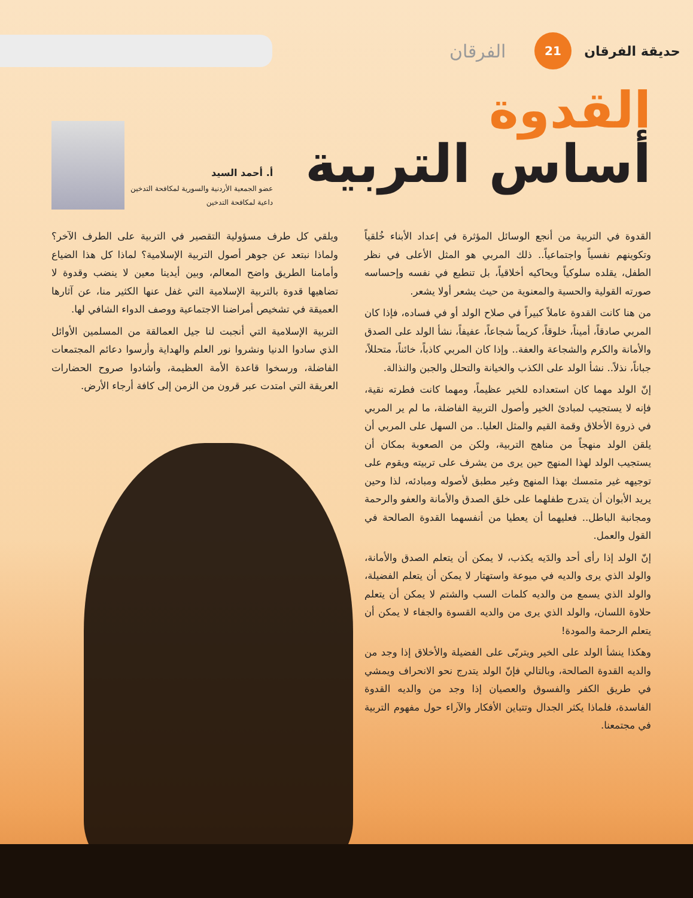الفرقان
21
حديقة الفرقان
القدوة
أساس التربية
أ. أحمد السيد
عضو الجمعية الأردنية والسورية لمكافحة التدخين
داعية لمكافحة التدخين
القدوة في التربية من أنجع الوسائل المؤثرة في إعداد الأبناء خُلقياً وتكوينهم نفسياً واجتماعياً.. ذلك المربي هو المثل الأعلى في نظر الطفل، يقلده سلوكياً ويحاكيه أخلاقياً، بل تنطبع في نفسه وإحساسه صورته القولية والحسية والمعنوية من حيث يشعر أولا يشعر.
من هنا كانت القدوة عاملاً كبيراً في صلاح الولد أو في فساده، فإذا كان المربي صادقاً، أميناً، خلوقاً، كريماً شجاعاً، عفيفاً، نشأ الولد على الصدق والأمانة والكرم والشجاعة والعفة.. وإذا كان المربي كاذباً، خائناً، متحللاً، جباناً، نذلاً.. نشأ الولد على الكذب والخيانة والتحلل والجبن والنذالة.
إنّ الولد مهما كان استعداده للخير عظيماً، ومهما كانت فطرته نقية، فإنه لا يستجيب لمبادئ الخير وأصول التربية الفاضلة، ما لم ير المربي في ذروة الأخلاق وقمة القيم والمثل العليا.. من السهل على المربي أن يلقن الولد منهجاً من مناهج التربية، ولكن من الصعوبة بمكان أن يستجيب الولد لهذا المنهج حين يرى من يشرف على تربيته ويقوم على توجيهه غير متمسك بهذا المنهج وغير مطبق لأصوله ومبادئه، لذا وحين يريد الأبوان أن يتدرج طفلهما على خلق الصدق والأمانة والعفو والرحمة ومجانبة الباطل.. فعليهما أن يعطيا من أنفسهما القدوة الصالحة في القول والعمل.
إنّ الولد إذا رأى أحد والدَيه يكذب، لا يمكن أن يتعلم الصدق والأمانة، والولد الذي يرى والديه في ميوعة واستهتار لا يمكن أن يتعلم الفضيلة، والولد الذي يسمع من والديه كلمات السب والشتم لا يمكن أن يتعلم حلاوة اللسان، والولد الذي يرى من والديه القسوة والجفاء لا يمكن أن يتعلم الرحمة والمودة!
وهكذا ينشأ الولد على الخير ويتربّى على الفضيلة والأخلاق إذا وجد من والديه القدوة الصالحة، وبالتالي فإنّ الولد يتدرج نحو الانحراف ويمشي في طريق الكفر والفسوق والعصيان إذا وجد من والديه القدوة الفاسدة، فلماذا يكثر الجدال وتتباين الأفكار والآراء حول مفهوم التربية في مجتمعنا.
ويلقي كل طرف مسؤولية التقصير في التربية على الطرف الآخر؟ ولماذا نبتعد عن جوهر أصول التربية الإسلامية؟ لماذا كل هذا الضياع وأمامنا الطريق واضح المعالم، وبين أيدينا معين لا ينضب وقدوة لا تضاهيها قدوة بالتربية الإسلامية التي غفل عنها الكثير منا، عن آثارها العميقة في تشخيص أمراضنا الاجتماعية ووصف الدواء الشافي لها.
التربية الإسلامية التي أنجبت لنا جيل العمالقة من المسلمين الأوائل الذي سادوا الدنيا ونشروا نور العلم والهداية وأرسوا دعائم المجتمعات الفاضلة، ورسخوا قاعدة الأمة العظيمة، وأشادوا صروح الحضارات العريقة التي امتدت عبر قرون من الزمن إلى كافة أرجاء الأرض.